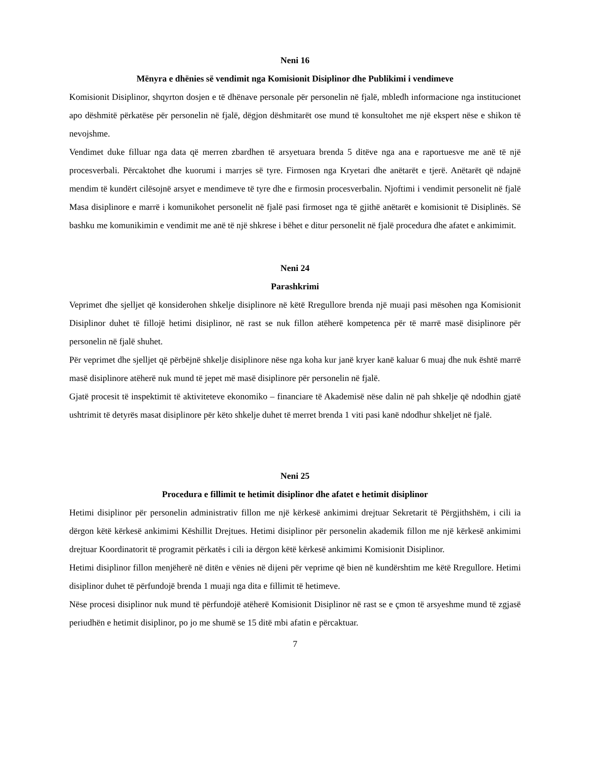Neni 16
Mënyra e dhënies së vendimit nga Komisionit Disiplinor dhe Publikimi i vendimeve
Komisionit Disiplinor, shqyrton dosjen e të dhënave personale për personelin në fjalë, mbledh informacione nga institucionet apo dëshmitë përkatëse për personelin në fjalë, dëgjon dëshmitarët ose mund të konsultohet me një ekspert nëse e shikon të nevojshme.
Vendimet duke filluar nga data që merren zbardhen të arsyetuara brenda 5 ditëve nga ana e raportuesve me anë të një procesverbali. Përcaktohet dhe kuorumi i marrjes së tyre. Firmosen nga Kryetari dhe anëtarët e tjerë. Anëtarët që ndajnë mendim të kundërt cilësojnë arsyet e mendimeve të tyre dhe e firmosin procesverbalin. Njoftimi i vendimit personelit në fjalë Masa disiplinore e marrë i komunikohet personelit në fjalë pasi firmoset nga të gjithë anëtarët e komisionit të Disiplinës. Së bashku me komunikimin e vendimit me anë të një shkrese i bëhet e ditur personelit në fjalë procedura dhe afatet e ankimimit.
Neni 24
Parashkrimi
Veprimet dhe sjelljet që konsiderohen shkelje disiplinore në këtë Rregullore brenda një muaji pasi mësohen nga Komisionit Disiplinor duhet të fillojë hetimi disiplinor, në rast se nuk fillon atëherë kompetenca për të marrë masë disiplinore për personelin në fjalë shuhet.
Për veprimet dhe sjelljet që përbëjnë shkelje disiplinore nëse nga koha kur janë kryer kanë kaluar 6 muaj dhe nuk është marrë masë disiplinore atëherë nuk mund të jepet më masë disiplinore për personelin në fjalë.
Gjatë procesit të inspektimit të aktiviteteve ekonomiko – financiare të Akademisë nëse dalin në pah shkelje që ndodhin gjatë ushtrimit të detyrës masat disiplinore për këto shkelje duhet të merret brenda 1 viti pasi kanë ndodhur shkeljet në fjalë.
Neni 25
Procedura e fillimit te hetimit disiplinor dhe afatet e hetimit disiplinor
Hetimi disiplinor për personelin administrativ fillon me një kërkesë ankimimi drejtuar Sekretarit të Përgjithshëm, i cili ia dërgon këtë kërkesë ankimimi Këshillit Drejtues. Hetimi disiplinor për personelin akademik fillon me një kërkesë ankimimi drejtuar Koordinatorit të programit përkatës i cili ia dërgon këtë kërkesë ankimimi Komisionit Disiplinor.
Hetimi disiplinor fillon menjëherë në ditën e vënies në dijeni për veprime që bien në kundërshtim me këtë Rregullore. Hetimi disiplinor duhet të përfundojë brenda 1 muaji nga dita e fillimit të hetimeve.
Nëse procesi disiplinor nuk mund të përfundojë atëherë Komisionit Disiplinor në rast se e çmon të arsyeshme mund të zgjasë periudhën e hetimit disiplinor, po jo me shumë se 15 ditë mbi afatin e përcaktuar.
7